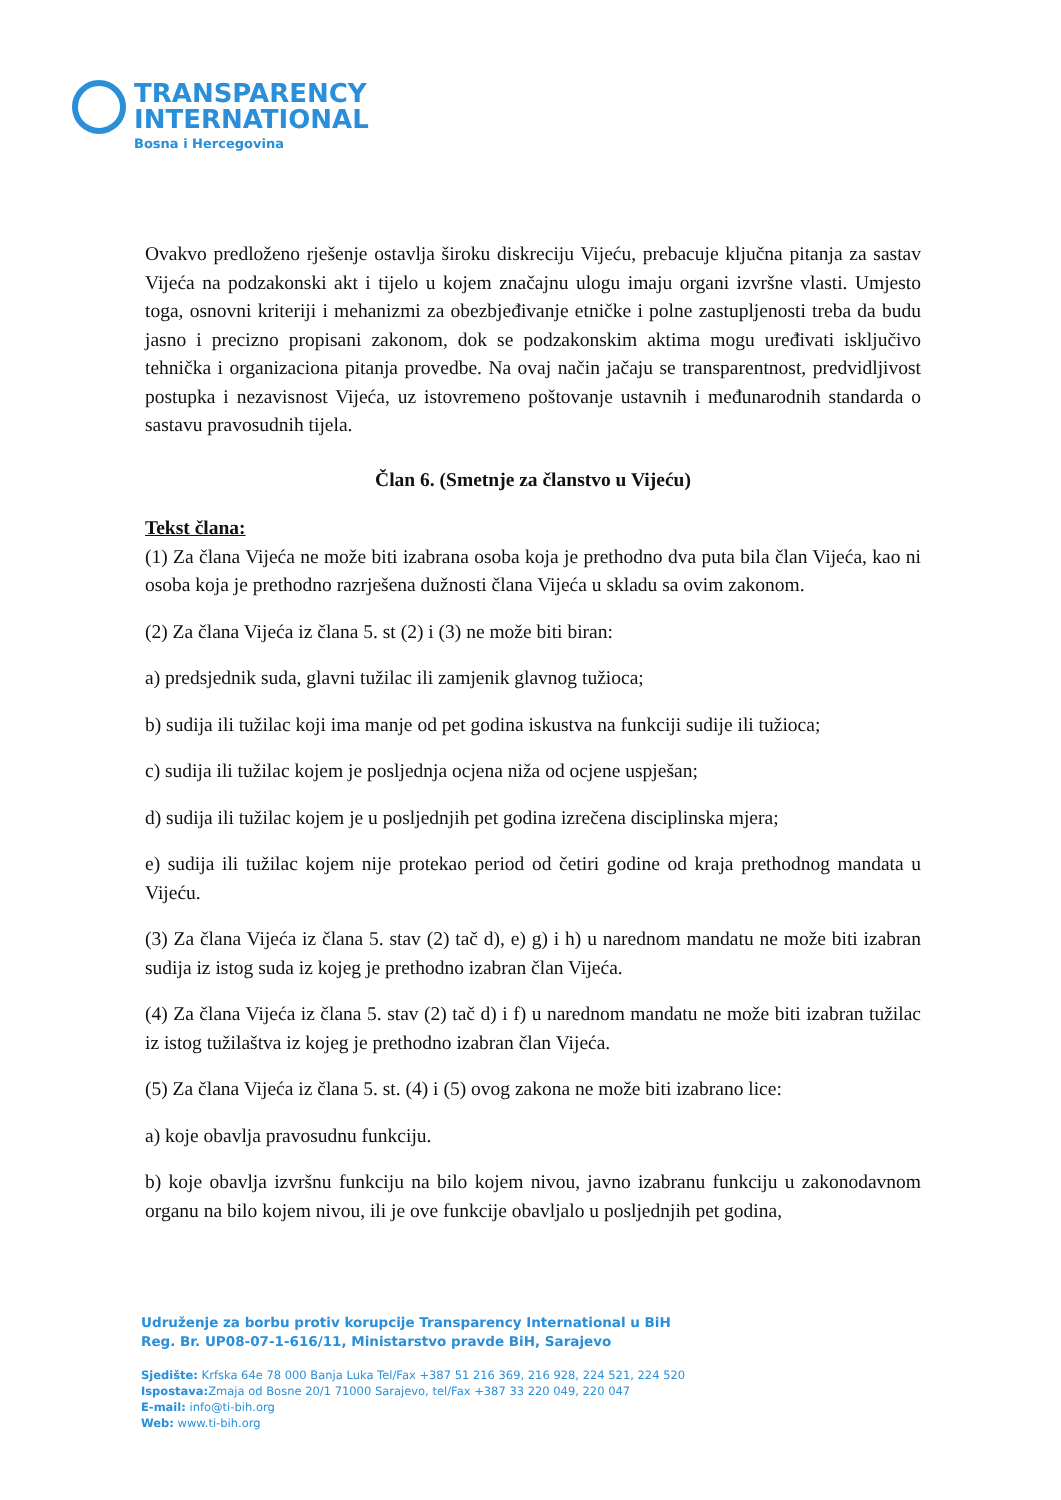TRANSPARENCY
INTERNATIONAL
Bosna i Hercegovina
Ovakvo predloženo rješenje ostavlja široku diskreciju Vijeću, prebacuje ključna pitanja za sastav Vijeća na podzakonski akt i tijelo u kojem značajnu ulogu imaju organi izvršne vlasti. Umjesto toga, osnovni kriteriji i mehanizmi za obezbjeđivanje etničke i polne zastupljenosti treba da budu jasno i precizno propisani zakonom, dok se podzakonskim aktima mogu uređivati isključivo tehnička i organizaciona pitanja provedbe. Na ovaj način jačaju se transparentnost, predvidljivost postupka i nezavisnost Vijeća, uz istovremeno poštovanje ustavnih i međunarodnih standarda o sastavu pravosudnih tijela.
Član 6. (Smetnje za članstvo u Vijeću)
Tekst člana:
(1) Za člana Vijeća ne može biti izabrana osoba koja je prethodno dva puta bila član Vijeća, kao ni osoba koja je prethodno razrješena dužnosti člana Vijeća u skladu sa ovim zakonom.
(2) Za člana Vijeća iz člana 5. st (2) i (3) ne može biti biran:
a) predsjednik suda, glavni tužilac ili zamjenik glavnog tužioca;
b) sudija ili tužilac koji ima manje od pet godina iskustva na funkciji sudije ili tužioca;
c) sudija ili tužilac kojem je posljednja ocjena niža od ocjene uspješan;
d) sudija ili tužilac kojem je u posljednjih pet godina izrečena disciplinska mjera;
e) sudija ili tužilac kojem nije protekao period od četiri godine od kraja prethodnog mandata u Vijeću.
(3) Za člana Vijeća iz člana 5. stav (2) tač d), e) g) i h) u narednom mandatu ne može biti izabran sudija iz istog suda iz kojeg je prethodno izabran član Vijeća.
(4) Za člana Vijeća iz člana 5. stav (2) tač d) i f) u narednom mandatu ne može biti izabran tužilac iz istog tužilaštva iz kojeg je prethodno izabran član Vijeća.
(5) Za člana Vijeća iz člana 5. st. (4) i (5) ovog zakona ne može biti izabrano lice:
a) koje obavlja pravosudnu funkciju.
b) koje obavlja izvršnu funkciju na bilo kojem nivou, javno izabranu funkciju u zakonodavnom organu na bilo kojem nivou, ili je ove funkcije obavljalo u posljednjih pet godina,
Udruženje za borbu protiv korupcije Transparency International u BiH
Reg. Br. UP08-07-1-616/11, Ministarstvo pravde BiH, Sarajevo
Sjedište: Krfska 64e 78 000 Banja Luka Tel/Fax +387 51 216 369, 216 928, 224 521, 224 520
Ispostava: Zmaja od Bosne 20/1 71000 Sarajevo, tel/Fax +387 33 220 049, 220 047
E-mail: info@ti-bih.org
Web: www.ti-bih.org